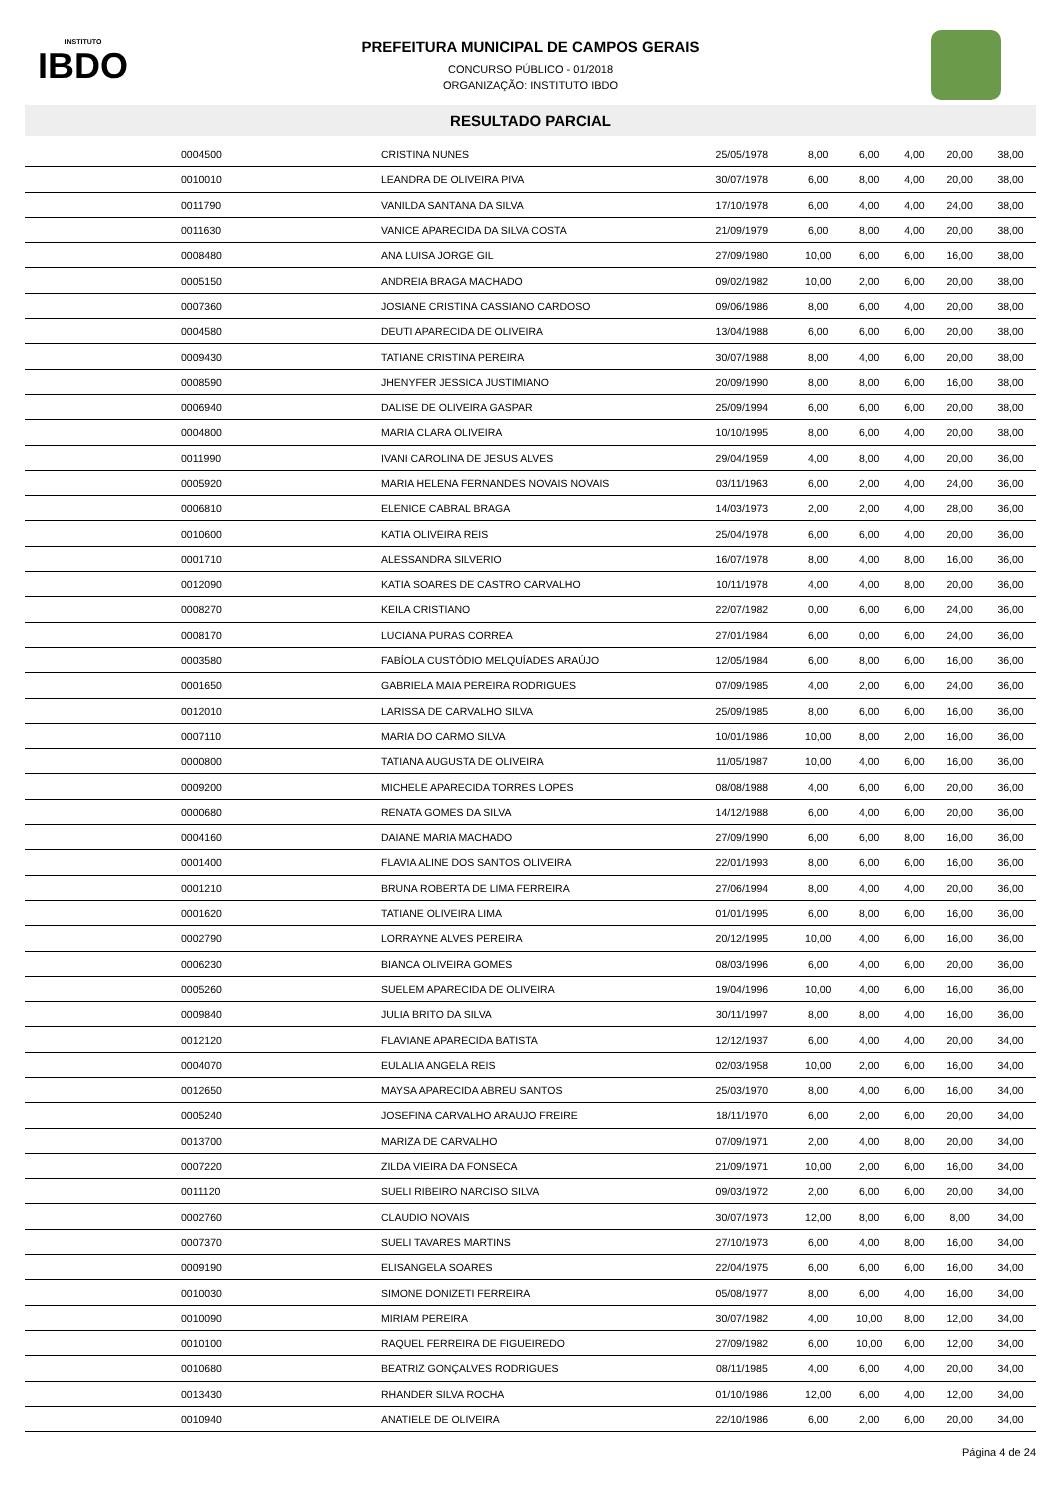INSTITUTO
IBDO
PREFEITURA MUNICIPAL DE CAMPOS GERAIS
CONCURSO PÚBLICO - 01/2018
ORGANIZAÇÃO: INSTITUTO IBDO
RESULTADO PARCIAL
| 0004500 | CRISTINA NUNES | 25/05/1978 | 8,00 | 6,00 | 4,00 | 20,00 | 38,00 |
| 0010010 | LEANDRA DE OLIVEIRA PIVA | 30/07/1978 | 6,00 | 8,00 | 4,00 | 20,00 | 38,00 |
| 0011790 | VANILDA SANTANA DA SILVA | 17/10/1978 | 6,00 | 4,00 | 4,00 | 24,00 | 38,00 |
| 0011630 | VANICE APARECIDA DA SILVA COSTA | 21/09/1979 | 6,00 | 8,00 | 4,00 | 20,00 | 38,00 |
| 0008480 | ANA LUISA JORGE GIL | 27/09/1980 | 10,00 | 6,00 | 6,00 | 16,00 | 38,00 |
| 0005150 | ANDREIA BRAGA MACHADO | 09/02/1982 | 10,00 | 2,00 | 6,00 | 20,00 | 38,00 |
| 0007360 | JOSIANE CRISTINA CASSIANO CARDOSO | 09/06/1986 | 8,00 | 6,00 | 4,00 | 20,00 | 38,00 |
| 0004580 | DEUTI APARECIDA DE OLIVEIRA | 13/04/1988 | 6,00 | 6,00 | 6,00 | 20,00 | 38,00 |
| 0009430 | TATIANE CRISTINA PEREIRA | 30/07/1988 | 8,00 | 4,00 | 6,00 | 20,00 | 38,00 |
| 0008590 | JHENYFER JESSICA JUSTIMIANO | 20/09/1990 | 8,00 | 8,00 | 6,00 | 16,00 | 38,00 |
| 0006940 | DALISE DE OLIVEIRA GASPAR | 25/09/1994 | 6,00 | 6,00 | 6,00 | 20,00 | 38,00 |
| 0004800 | MARIA CLARA OLIVEIRA | 10/10/1995 | 8,00 | 6,00 | 4,00 | 20,00 | 38,00 |
| 0011990 | IVANI CAROLINA DE JESUS ALVES | 29/04/1959 | 4,00 | 8,00 | 4,00 | 20,00 | 36,00 |
| 0005920 | MARIA HELENA FERNANDES NOVAIS NOVAIS | 03/11/1963 | 6,00 | 2,00 | 4,00 | 24,00 | 36,00 |
| 0006810 | ELENICE CABRAL BRAGA | 14/03/1973 | 2,00 | 2,00 | 4,00 | 28,00 | 36,00 |
| 0010600 | KATIA OLIVEIRA REIS | 25/04/1978 | 6,00 | 6,00 | 4,00 | 20,00 | 36,00 |
| 0001710 | ALESSANDRA SILVERIO | 16/07/1978 | 8,00 | 4,00 | 8,00 | 16,00 | 36,00 |
| 0012090 | KATIA SOARES DE CASTRO CARVALHO | 10/11/1978 | 4,00 | 4,00 | 8,00 | 20,00 | 36,00 |
| 0008270 | KEILA CRISTIANO | 22/07/1982 | 0,00 | 6,00 | 6,00 | 24,00 | 36,00 |
| 0008170 | LUCIANA PURAS CORREA | 27/01/1984 | 6,00 | 0,00 | 6,00 | 24,00 | 36,00 |
| 0003580 | FABÍOLA CUSTÓDIO MELQUÍADES ARAÚJO | 12/05/1984 | 6,00 | 8,00 | 6,00 | 16,00 | 36,00 |
| 0001650 | GABRIELA MAIA PEREIRA RODRIGUES | 07/09/1985 | 4,00 | 2,00 | 6,00 | 24,00 | 36,00 |
| 0012010 | LARISSA DE CARVALHO SILVA | 25/09/1985 | 8,00 | 6,00 | 6,00 | 16,00 | 36,00 |
| 0007110 | MARIA DO CARMO SILVA | 10/01/1986 | 10,00 | 8,00 | 2,00 | 16,00 | 36,00 |
| 0000800 | TATIANA AUGUSTA DE OLIVEIRA | 11/05/1987 | 10,00 | 4,00 | 6,00 | 16,00 | 36,00 |
| 0009200 | MICHELE APARECIDA TORRES LOPES | 08/08/1988 | 4,00 | 6,00 | 6,00 | 20,00 | 36,00 |
| 0000680 | RENATA GOMES DA SILVA | 14/12/1988 | 6,00 | 4,00 | 6,00 | 20,00 | 36,00 |
| 0004160 | DAIANE MARIA MACHADO | 27/09/1990 | 6,00 | 6,00 | 8,00 | 16,00 | 36,00 |
| 0001400 | FLAVIA ALINE DOS SANTOS OLIVEIRA | 22/01/1993 | 8,00 | 6,00 | 6,00 | 16,00 | 36,00 |
| 0001210 | BRUNA ROBERTA DE LIMA FERREIRA | 27/06/1994 | 8,00 | 4,00 | 4,00 | 20,00 | 36,00 |
| 0001620 | TATIANE OLIVEIRA LIMA | 01/01/1995 | 6,00 | 8,00 | 6,00 | 16,00 | 36,00 |
| 0002790 | LORRAYNE ALVES PEREIRA | 20/12/1995 | 10,00 | 4,00 | 6,00 | 16,00 | 36,00 |
| 0006230 | BIANCA OLIVEIRA GOMES | 08/03/1996 | 6,00 | 4,00 | 6,00 | 20,00 | 36,00 |
| 0005260 | SUELEM APARECIDA DE OLIVEIRA | 19/04/1996 | 10,00 | 4,00 | 6,00 | 16,00 | 36,00 |
| 0009840 | JULIA BRITO DA SILVA | 30/11/1997 | 8,00 | 8,00 | 4,00 | 16,00 | 36,00 |
| 0012120 | FLAVIANE APARECIDA BATISTA | 12/12/1937 | 6,00 | 4,00 | 4,00 | 20,00 | 34,00 |
| 0004070 | EULALIA ANGELA REIS | 02/03/1958 | 10,00 | 2,00 | 6,00 | 16,00 | 34,00 |
| 0012650 | MAYSA APARECIDA ABREU SANTOS | 25/03/1970 | 8,00 | 4,00 | 6,00 | 16,00 | 34,00 |
| 0005240 | JOSEFINA CARVALHO ARAUJO FREIRE | 18/11/1970 | 6,00 | 2,00 | 6,00 | 20,00 | 34,00 |
| 0013700 | MARIZA DE CARVALHO | 07/09/1971 | 2,00 | 4,00 | 8,00 | 20,00 | 34,00 |
| 0007220 | ZILDA VIEIRA DA FONSECA | 21/09/1971 | 10,00 | 2,00 | 6,00 | 16,00 | 34,00 |
| 0011120 | SUELI RIBEIRO NARCISO SILVA | 09/03/1972 | 2,00 | 6,00 | 6,00 | 20,00 | 34,00 |
| 0002760 | CLAUDIO NOVAIS | 30/07/1973 | 12,00 | 8,00 | 6,00 | 8,00 | 34,00 |
| 0007370 | SUELI TAVARES MARTINS | 27/10/1973 | 6,00 | 4,00 | 8,00 | 16,00 | 34,00 |
| 0009190 | ELISANGELA SOARES | 22/04/1975 | 6,00 | 6,00 | 6,00 | 16,00 | 34,00 |
| 0010030 | SIMONE DONIZETI FERREIRA | 05/08/1977 | 8,00 | 6,00 | 4,00 | 16,00 | 34,00 |
| 0010090 | MIRIAM PEREIRA | 30/07/1982 | 4,00 | 10,00 | 8,00 | 12,00 | 34,00 |
| 0010100 | RAQUEL FERREIRA DE FIGUEIREDO | 27/09/1982 | 6,00 | 10,00 | 6,00 | 12,00 | 34,00 |
| 0010680 | BEATRIZ GONÇALVES RODRIGUES | 08/11/1985 | 4,00 | 6,00 | 4,00 | 20,00 | 34,00 |
| 0013430 | RHANDER SILVA ROCHA | 01/10/1986 | 12,00 | 6,00 | 4,00 | 12,00 | 34,00 |
| 0010940 | ANATIELE DE OLIVEIRA | 22/10/1986 | 6,00 | 2,00 | 6,00 | 20,00 | 34,00 |
Página 4 de 24